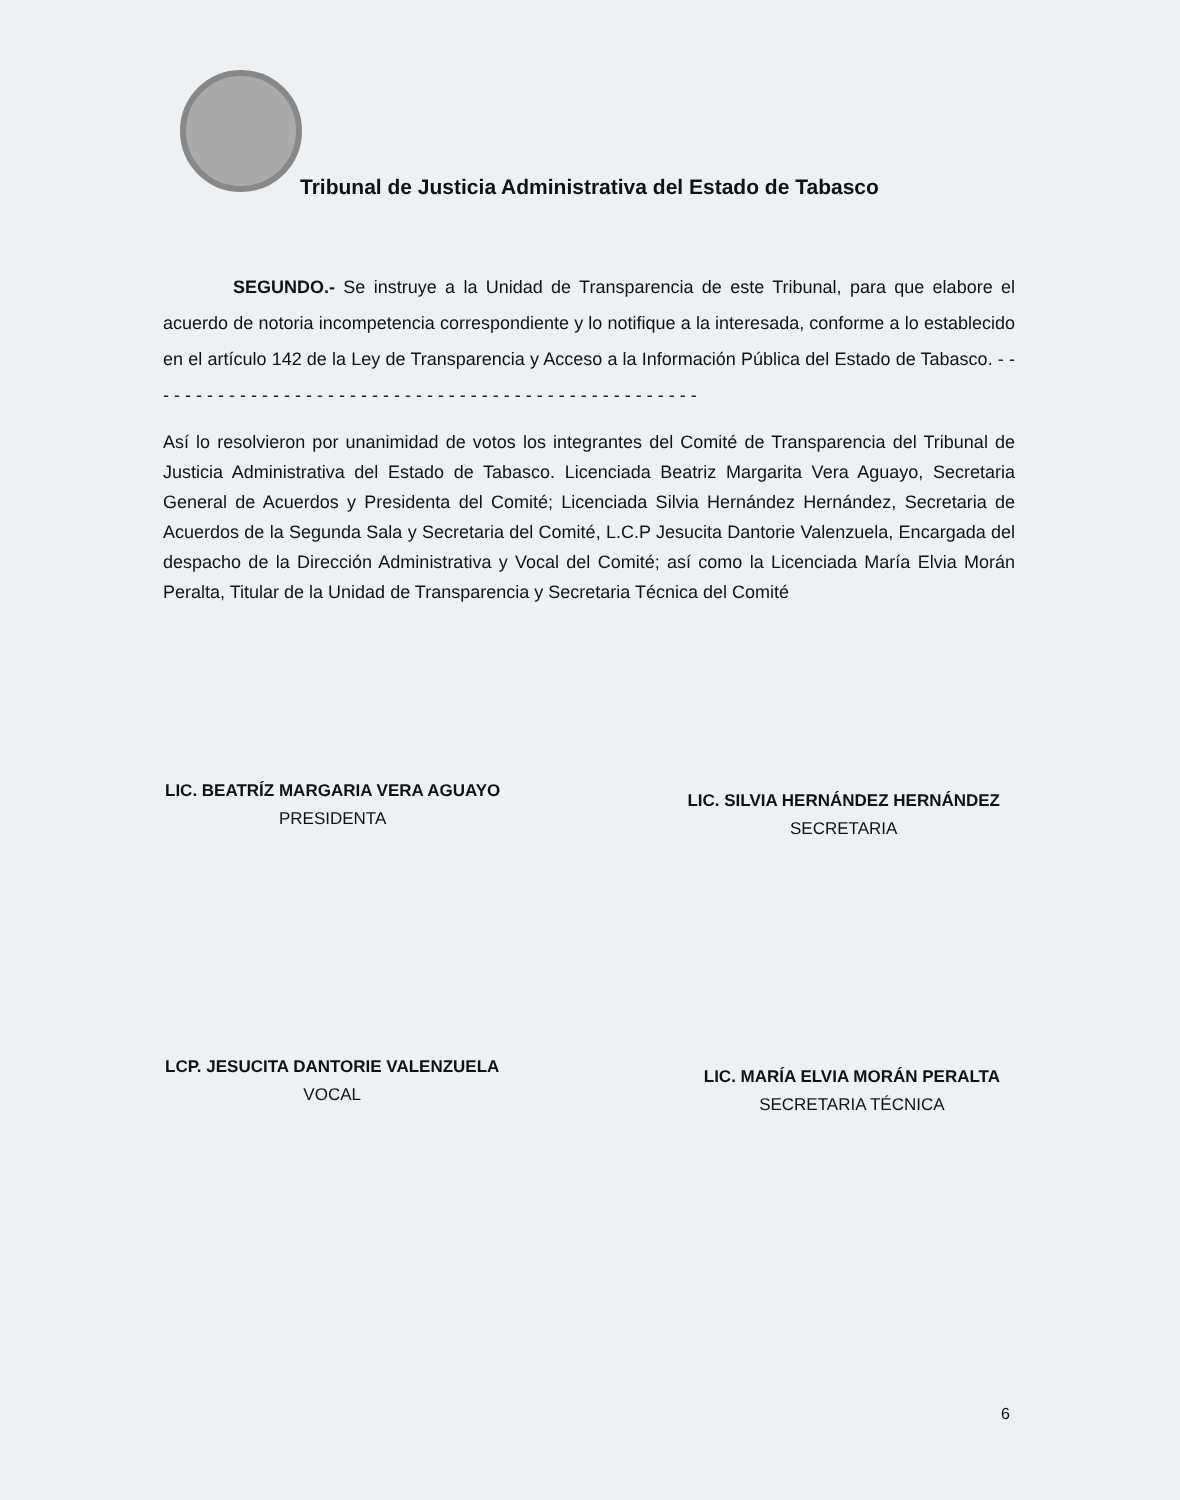Tribunal de Justicia Administrativa del Estado de Tabasco
SEGUNDO.- Se instruye a la Unidad de Transparencia de este Tribunal, para que elabore el acuerdo de notoria incompetencia correspondiente y lo notifique a la interesada, conforme a lo establecido en el artículo 142 de la Ley de Transparencia y Acceso a la Información Pública del Estado de Tabasco. - - - - - - - - - - - - - - - - - - - - - - - - - - - - - - - - - - - - - - - - - - - - - - - - - - -
Así lo resolvieron por unanimidad de votos los integrantes del Comité de Transparencia del Tribunal de Justicia Administrativa del Estado de Tabasco. Licenciada Beatriz Margarita Vera Aguayo, Secretaria General de Acuerdos y Presidenta del Comité; Licenciada Silvia Hernández Hernández, Secretaria de Acuerdos de la Segunda Sala y Secretaria del Comité, L.C.P Jesucita Dantorie Valenzuela, Encargada del despacho de la Dirección Administrativa y Vocal del Comité; así como la Licenciada María Elvia Morán Peralta, Titular de la Unidad de Transparencia y Secretaria Técnica del Comité
LIC. BEATRÍZ MARGARIA VERA AGUAYO
PRESIDENTA
LIC. SILVIA HERNÁNDEZ HERNÁNDEZ
SECRETARIA
LCP. JESUCITA DANTORIE VALENZUELA
VOCAL
LIC. MARÍA ELVIA MORÁN PERALTA
SECRETARIA TÉCNICA
6